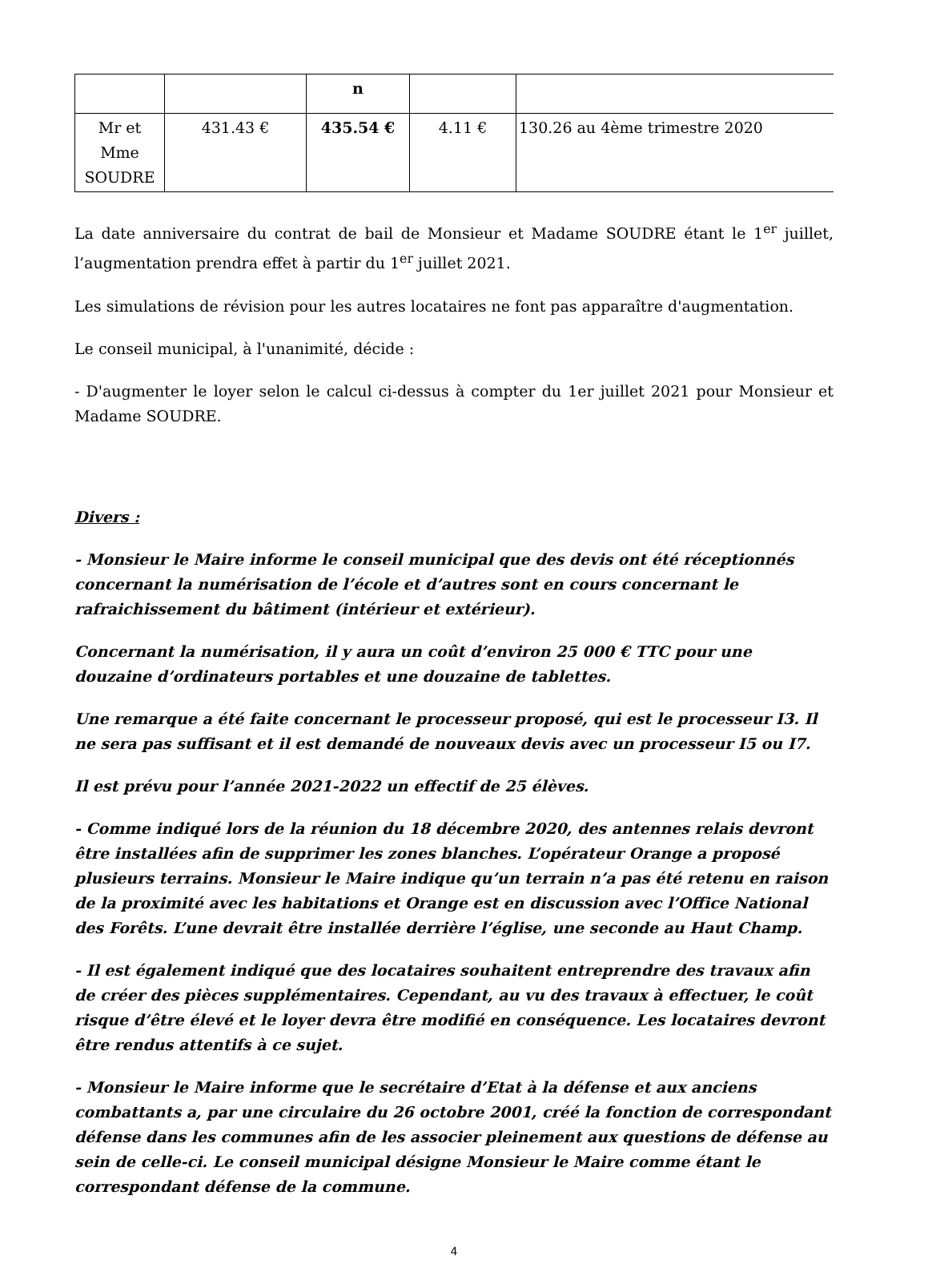| | | n | | |
| Mr et Mme SOUDRE | 431.43 € | 435.54 € | 4.11 € | 130.26 au 4ème trimestre 2020 |
La date anniversaire du contrat de bail de Monsieur et Madame SOUDRE étant le 1<sup>er</sup> juillet, l’augmentation prendra effet à partir du 1<sup>er</sup> juillet 2021.
Les simulations de révision pour les autres locataires ne font pas apparaître d'augmentation.
Le conseil municipal, à l'unanimité, décide :
- D'augmenter le loyer selon le calcul ci-dessus à compter du 1er juillet 2021 pour Monsieur et Madame SOUDRE.
Divers :
- Monsieur le Maire informe le conseil municipal que des devis ont été réceptionnés concernant la numérisation de l’école et d’autres sont en cours concernant le rafraichissement du bâtiment (intérieur et extérieur).
Concernant la numérisation, il y aura un coût d’environ 25 000 € TTC pour une douzaine d’ordinateurs portables et une douzaine de tablettes.
Une remarque a été faite concernant le processeur proposé, qui est le processeur I3. Il ne sera pas suffisant et il est demandé de nouveaux devis avec un processeur I5 ou I7.
Il est prévu pour l’année 2021-2022 un effectif de 25 élèves.
- Comme indiqué lors de la réunion du 18 décembre 2020, des antennes relais devront être installées afin de supprimer les zones blanches. L’opérateur Orange a proposé plusieurs terrains. Monsieur le Maire indique qu’un terrain n’a pas été retenu en raison de la proximité avec les habitations et Orange est en discussion avec l’Office National des Forêts. L’une devrait être installée derrière l’église, une seconde au Haut Champ.
- Il est également indiqué que des locataires souhaitent entreprendre des travaux afin de créer des pièces supplémentaires. Cependant, au vu des travaux à effectuer, le coût risque d’être élevé et le loyer devra être modifié en conséquence. Les locataires devront être rendus attentifs à ce sujet.
- Monsieur le Maire informe que le secrétaire d’Etat à la défense et aux anciens combattants a, par une circulaire du 26 octobre 2001, créé la fonction de correspondant défense dans les communes afin de les associer pleinement aux questions de défense au sein de celle-ci. Le conseil municipal désigne Monsieur le Maire comme étant le correspondant défense de la commune.
4